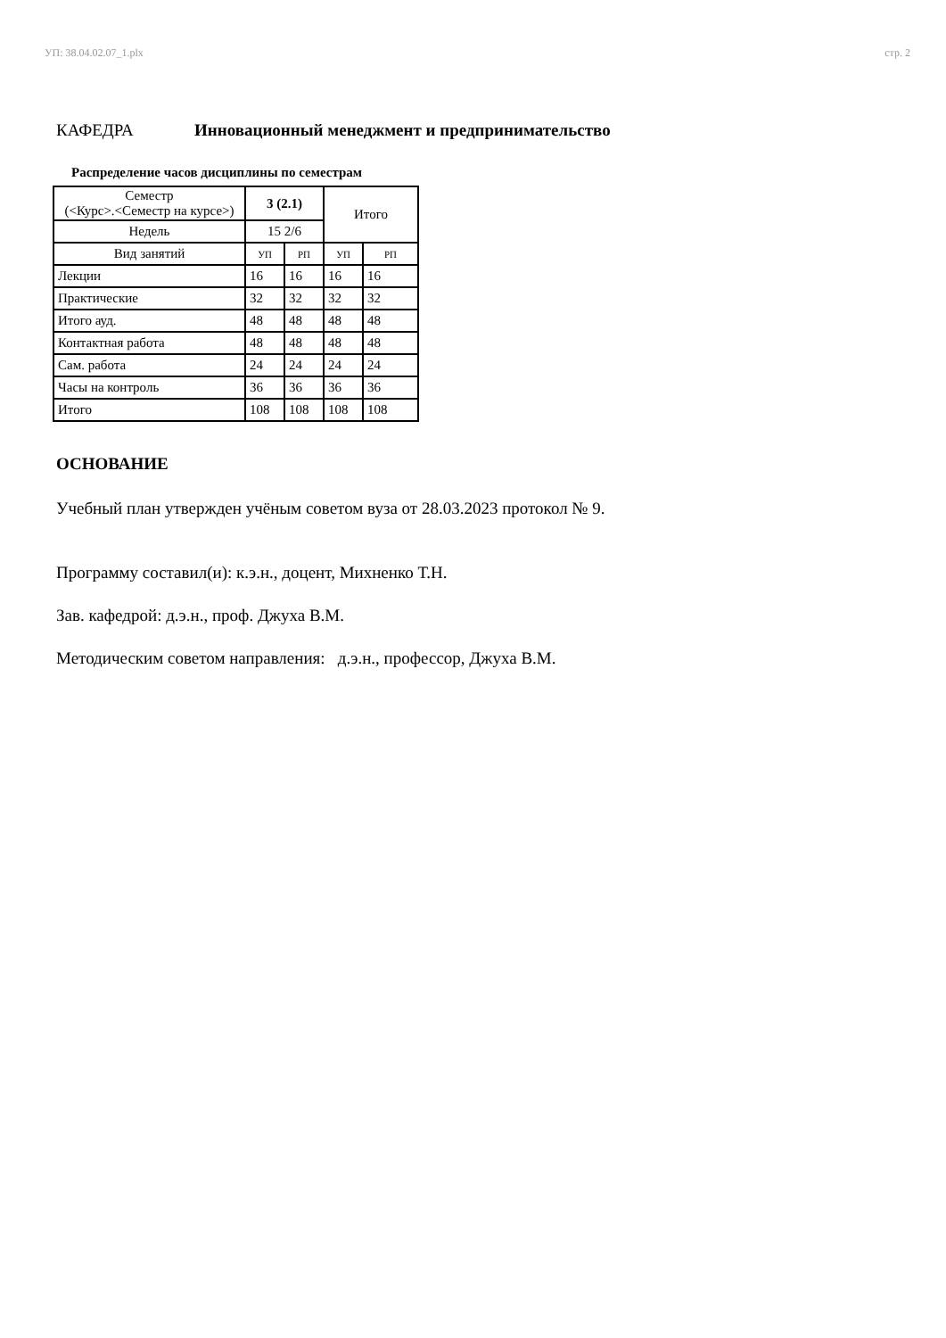УП: 38.04.02.07_1.plx стр. 2
КАФЕДРА Инновационный менеджмент и предпринимательство
Распределение часов дисциплины по семестрам
| Семестр (<Курс>.<Семестр на курсе>) | 3 (2.1) | | Итого | |
| Недель | 15 2/6 | | | |
| Вид занятий | УП | РП | УП | РП |
| Лекции | 16 | 16 | 16 | 16 |
| Практические | 32 | 32 | 32 | 32 |
| Итого ауд. | 48 | 48 | 48 | 48 |
| Контактная работа | 48 | 48 | 48 | 48 |
| Сам. работа | 24 | 24 | 24 | 24 |
| Часы на контроль | 36 | 36 | 36 | 36 |
| Итого | 108 | 108 | 108 | 108 |
ОСНОВАНИЕ
Учебный план утвержден учёным советом вуза от 28.03.2023 протокол № 9.
Программу составил(и): к.э.н., доцент, Михненко Т.Н.
Зав. кафедрой: д.э.н., проф. Джуха В.М.
Методическим советом направления: д.э.н., профессор, Джуха В.М.